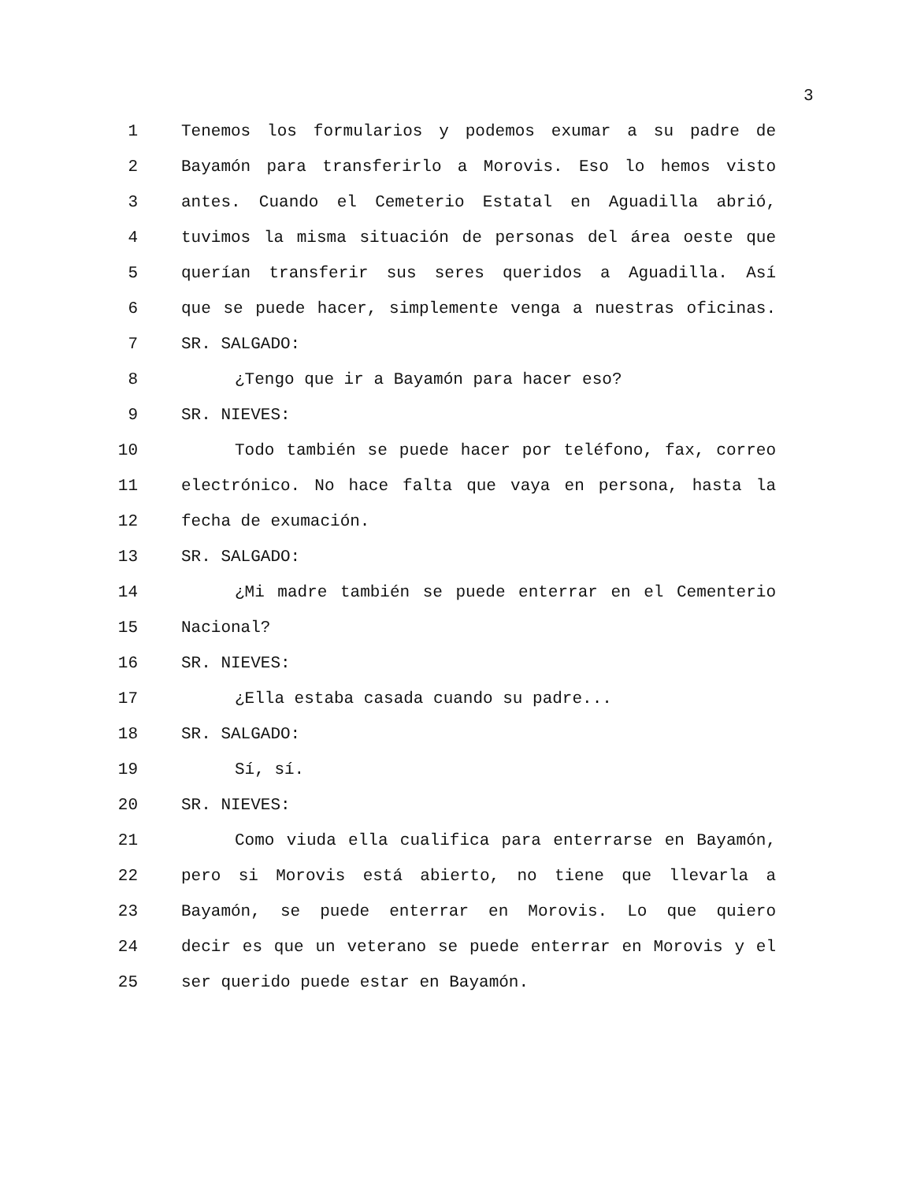3
1 Tenemos los formularios y podemos exumar a su padre de
2 Bayamón para transferirlo a Morovis. Eso lo hemos visto
3 antes. Cuando el Cemeterio Estatal en Aguadilla abrió,
4 tuvimos la misma situación de personas del área oeste que
5 querían transferir sus seres queridos a Aguadilla. Así
6 que se puede hacer, simplemente venga a nuestras oficinas.
7 SR. SALGADO:
8 ¿Tengo que ir a Bayamón para hacer eso?
9 SR. NIEVES:
10 Todo también se puede hacer por teléfono, fax, correo
11 electrónico. No hace falta que vaya en persona, hasta la
12 fecha de exumación.
13 SR. SALGADO:
14 ¿Mi madre también se puede enterrar en el Cementerio
15 Nacional?
16 SR. NIEVES:
17 ¿Ella estaba casada cuando su padre...
18 SR. SALGADO:
19 Sí, sí.
20 SR. NIEVES:
21 Como viuda ella cualifica para enterrarse en Bayamón,
22 pero si Morovis está abierto, no tiene que llevarla a
23 Bayamón, se puede enterrar en Morovis. Lo que quiero
24 decir es que un veterano se puede enterrar en Morovis y el
25 ser querido puede estar en Bayamón.